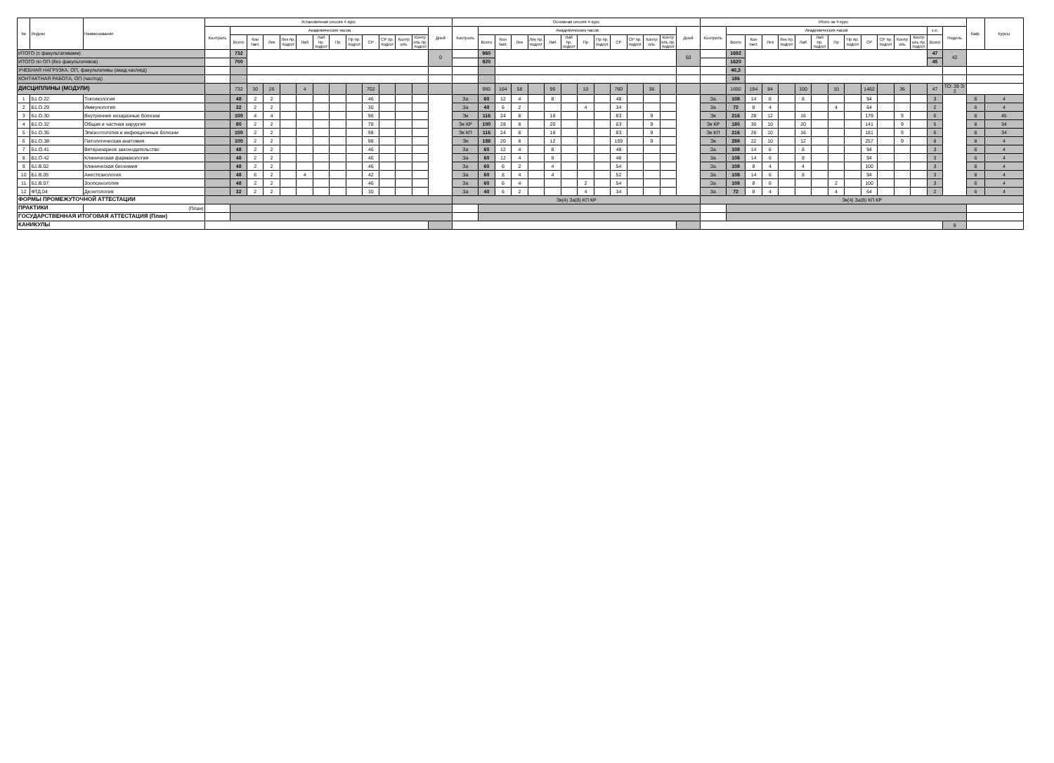| № | Индекс | Наименование | Установочная сессия 4 курс | | | | | | | | | | | | | | Основная сессия 4 курс | | | | | | | | | | | | | | Итого за 4 курс | | | | | | | | | | | | | | | Каф. | Курсы |
| --- | --- | --- | --- | --- | --- | --- | --- | --- | --- | --- | --- | --- | --- | --- | --- | --- | --- | --- | --- | --- | --- | --- | --- | --- | --- | --- | --- | --- | --- | --- | --- | --- | --- | --- | --- | --- | --- | --- | --- | --- | --- | --- | --- | --- | --- | --- | --- |
| | | | Контроль | Академических часов | | | | | | | | | | | | Дней | Контроль | Академических часов | | | | | | | | | | | | Дней | Контроль | Академических часов | | | | | | | | | | | | з.е. | Недель | | |
| | | | | Всего | Кон такт. | Лек | Лек пр. подгот | Лаб | Лаб пр. подгот | Пр | Пр пр. подгот | СР | СР пр. подгот | Контр оль | Контр оль пр. подгот | | | Всего | Кон такт. | Лек | Лек пр. подгот | Лаб | Лаб пр. подгот | Пр | Пр пр. подгот | СР | СР пр. подгот | Контр оль | Контр оль пр. подгот | | | Всего | Кон такт. | Лек | Лек пр. подгот | Лаб | Лаб пр. подгот | Пр | Пр пр. подгот | СР | СР пр. подгот | Контр оль | Контр оль пр. подгот | Всего | | | |
| ИТОГО (с факультативами) | | | | 732 | | | | | | | | | | | | 0 | | 960 | | | | | | | | | | | | 50 | | 1692 | | | | | | | | | | | | 47 | 42 | | |
| ИТОГО по ОП (без факультативов) | | | | 700 | | | | | | | | | | | | | | 920 | | | | | | | | | | | | | | 1620 | | | | | | | | | | | | 45 | | | |
| УЧЕБНАЯ НАГРУЗКА, ОП, факультативы (акад.час/нед) | | | | | | | | | | | | | | | | | | | | | | | | | | | | | | | | 40,3 | | | | | | | | | | | | | | | |
| КОНТАКТНАЯ РАБОТА, ОП (час/год) | | | | | | | | | | | | | | | | | | | | | | | | | | | | | | | | 186 | | | | | | | | | | | | | | | |
| ДИСЦИПЛИНЫ (МОДУЛИ) | | | | 732 | 30 | 26 | | 4 | | | | 702 | | | | | | 960 | 164 | 58 | | 96 | | 10 | | 760 | | 36 | | | | 1692 | 194 | 84 | | 100 | | 10 | | 1462 | | 36 | | 47 | ТО: 39 Э: 3 | | |
| 1 | Б1.О.22 | Токсикология | | 48 | 2 | 2 | | | | | | 46 | | | | | За | 60 | 12 | 4 | | 8 | | | | 48 | | | | | За | 108 | 14 | 6 | | 8 | | | | 94 | | | | 3 | | 6 | 4 |
| 2 | Б1.О.29 | Иммунология | | 32 | 2 | 2 | | | | | | 30 | | | | | За | 40 | 6 | 2 | | | | 4 | | 34 | | | | | За | 72 | 8 | 4 | | | | 4 | | 64 | | | | 2 | | 6 | 4 |
| 3 | Б1.О.30 | Внутренние незаразные болезни | | 100 | 4 | 4 | | | | | | 96 | | | | | Эк | 116 | 24 | 8 | | 16 | | | | 83 | | 9 | | | Эк | 216 | 28 | 12 | | 16 | | | | 179 | | 9 | | 6 | | 8 | 45 |
| 4 | Б1.О.32 | Общая и частная хирургия | | 80 | 2 | 2 | | | | | | 78 | | | | | Эк КР | 100 | 28 | 8 | | 20 | | | | 63 | | 9 | | | Эк КР | 180 | 30 | 10 | | 20 | | | | 141 | | 9 | | 5 | | 8 | 34 |
| 5 | Б1.О.35 | Эпизоотология и инфекционные болезни | | 100 | 2 | 2 | | | | | | 98 | | | | | Эк КП | 116 | 24 | 8 | | 16 | | | | 83 | | 9 | | | Эк КП | 216 | 26 | 10 | | 16 | | | | 181 | | 9 | | 6 | | 8 | 34 |
| 6 | Б1.О.38 | Патологическая анатомия | | 100 | 2 | 2 | | | | | | 98 | | | | | Эк | 188 | 20 | 8 | | 12 | | | | 159 | | 9 | | | Эк | 288 | 22 | 10 | | 12 | | | | 257 | | 9 | | 8 | | 8 | 4 |
| 7 | Б1.О.41 | Ветеринарное законодательство | | 48 | 2 | 2 | | | | | | 46 | | | | | За | 60 | 12 | 4 | | 8 | | | | 48 | | | | | За | 108 | 14 | 6 | | 8 | | | | 94 | | | | 3 | | 6 | 4 |
| 8 | Б1.О.42 | Клиническая фармакология | | 48 | 2 | 2 | | | | | | 46 | | | | | За | 60 | 12 | 4 | | 8 | | | | 48 | | | | | За | 108 | 14 | 6 | | 8 | | | | 94 | | | | 3 | | 6 | 4 |
| 9 | Б1.В.02 | Клиническая биохимия | | 48 | 2 | 2 | | | | | | 46 | | | | | За | 60 | 6 | 2 | | 4 | | | | 54 | | | | | За | 108 | 8 | 4 | | 4 | | | | 100 | | | | 3 | | 8 | 4 |
| 10 | Б1.В.05 | Анестезиология | | 48 | 6 | 2 | | 4 | | | | 42 | | | | | За | 60 | 8 | 4 | | 4 | | | | 52 | | | | | За | 108 | 14 | 6 | | 8 | | | | 94 | | | | 3 | | 8 | 4 |
| 11 | Б1.В.07 | Зоопсихология | | 48 | 2 | 2 | | | | | | 46 | | | | | За | 60 | 6 | 4 | | | | 2 | | 54 | | | | | За | 108 | 8 | 6 | | | | 2 | | 100 | | | | 3 | | 6 | 4 |
| 12 | ФТД.04 | Деонтология | | 32 | 2 | 2 | | | | | | 30 | | | | | За | 40 | 6 | 2 | | | | 4 | | 34 | | | | | За | 72 | 8 | 4 | | | | 4 | | 64 | | | | 2 | | 6 | 4 |
| ФОРМЫ ПРОМЕЖУТОЧНОЙ АТТЕСТАЦИИ | | | | | | | | | | | | | | | | | Эк(4) За(8) КП КР | | | | | | | | | | | | | | Эк(4) За(8) КП КР | | | | | | | | | | | | | | | | |
| ПРАКТИКИ | | (План) | | | | | | | | | | | | | | | | | | | | | | | | | | | | | | | | | | | | | | | | | | | | | |
| ГОСУДАРСТВЕННАЯ ИТОГОВАЯ АТТЕСТАЦИЯ (План) | | | | | | | | | | | | | | | | | | | | | | | | | | | | | | | | | | | | | | | | | | | | | | | |
| КАНИКУЛЫ | | | | | | | | | | | | | | | | | | | | | | | | | | | | | | | | | | | | | | | | | | | | | 9 | | |